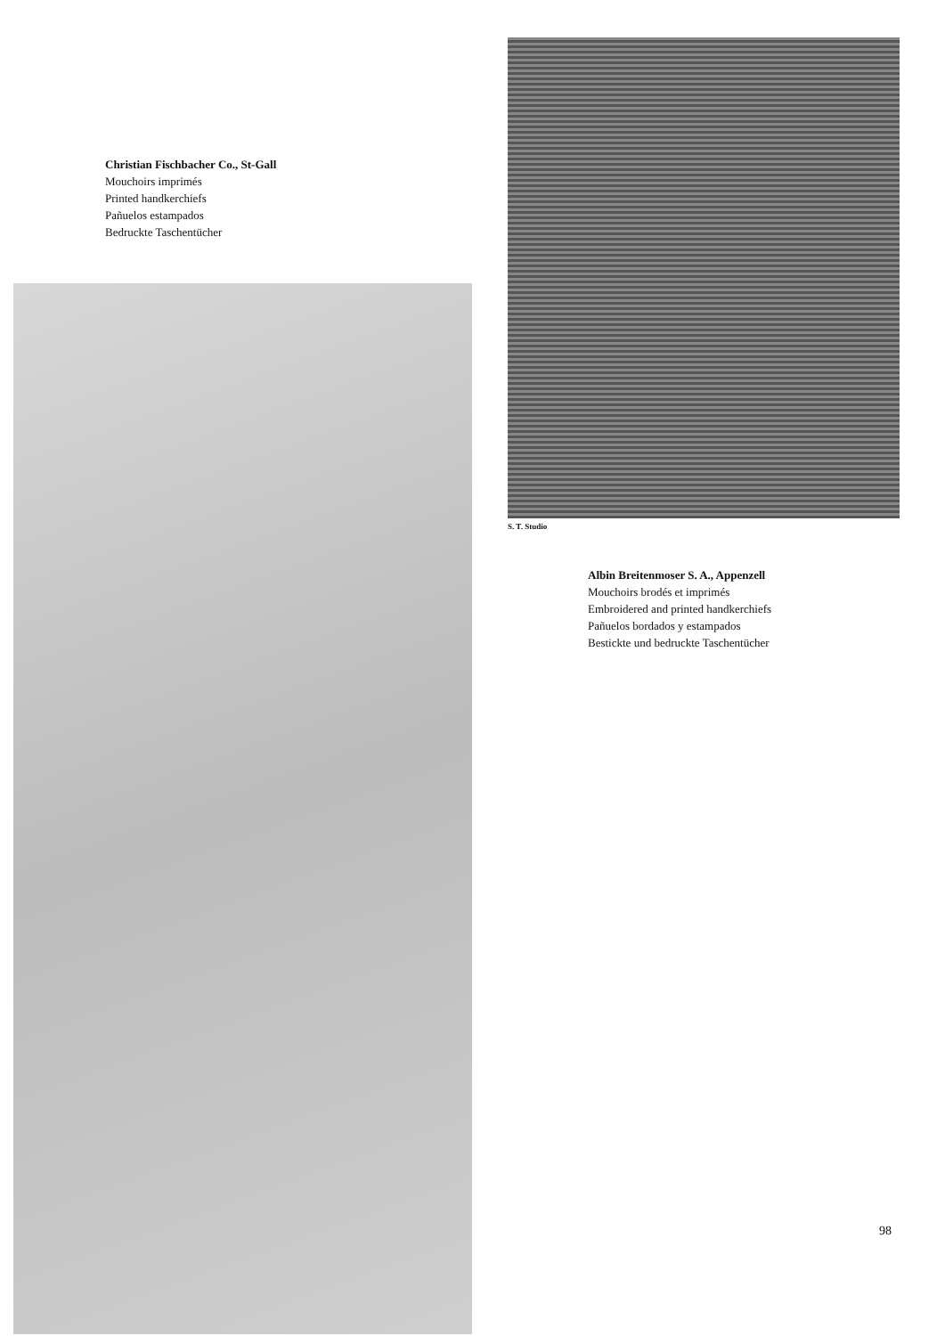Christian Fischbacher Co., St-Gall
Mouchoirs imprimés
Printed handkerchiefs
Pañuelos estampados
Bedruckte Taschentücher
S. T. Studio
Albin Breitenmoser S. A., Appenzell
Mouchoirs brodés et imprimés
Embroidered and printed handkerchiefs
Pañuelos bordados y estampados
Bestickte und bedruckte Taschentücher
98